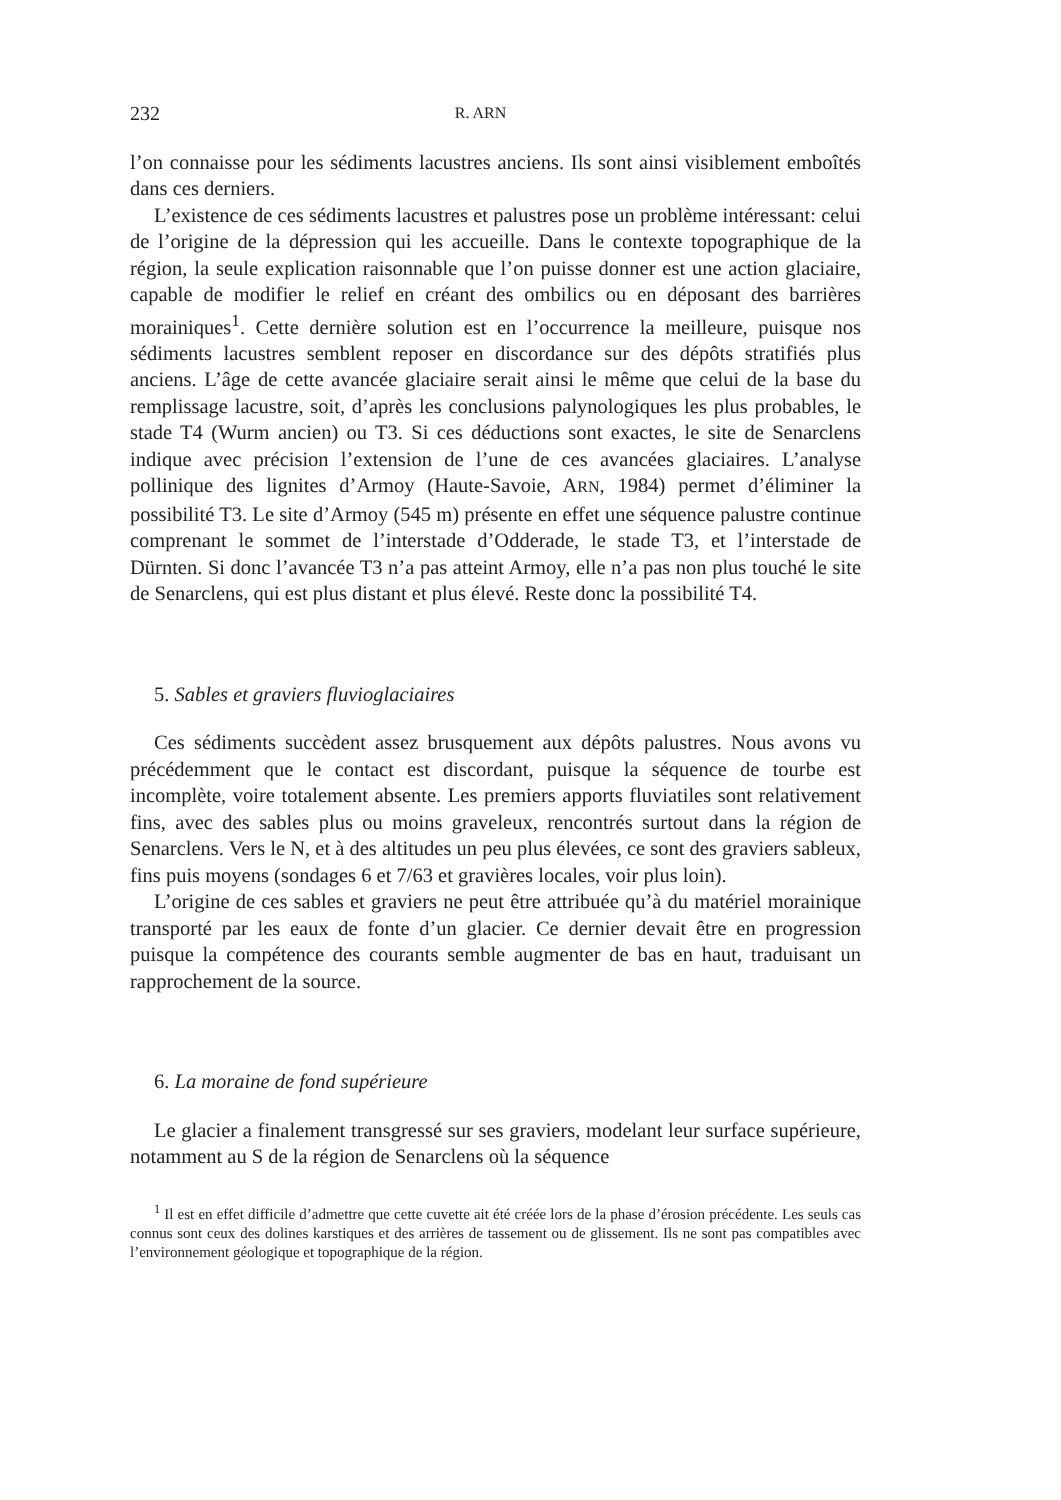232 R. ARN
l’on connaisse pour les sédiments lacustres anciens. Ils sont ainsi visiblement emboîtés dans ces derniers.
L’existence de ces sédiments lacustres et palustres pose un problème intéressant: celui de l’origine de la dépression qui les accueille. Dans le contexte topographique de la région, la seule explication raisonnable que l’on puisse donner est une action glaciaire, capable de modifier le relief en créant des ombilics ou en déposant des barrières morainiques<sup>1</sup>. Cette dernière solution est en l’occurrence la meilleure, puisque nos sédiments lacustres semblent reposer en discordance sur des dépôts stratifiés plus anciens. L’âge de cette avancée glaciaire serait ainsi le même que celui de la base du remplissage lacustre, soit, d’après les conclusions palynologiques les plus probables, le stade T4 (Wurm ancien) ou T3. Si ces déductions sont exactes, le site de Senarclens indique avec précision l’extension de l’une de ces avancées glaciaires. L’analyse pollinique des lignites d’Armoy (Haute-Savoie, ARN, 1984) permet d’éliminer la possibilité T3. Le site d’Armoy (545 m) présente en effet une séquence palustre continue comprenant le sommet de l’interstade d’Odderade, le stade T3, et l’interstade de Dürnten. Si donc l’avancée T3 n’a pas atteint Armoy, elle n’a pas non plus touché le site de Senarclens, qui est plus distant et plus élevé. Reste donc la possibilité T4.
5. Sables et graviers fluvioglaciaires
Ces sédiments succèdent assez brusquement aux dépôts palustres. Nous avons vu précédemment que le contact est discordant, puisque la séquence de tourbe est incomplète, voire totalement absente. Les premiers apports fluviatiles sont relativement fins, avec des sables plus ou moins graveleux, rencontrés surtout dans la région de Senarclens. Vers le N, et à des altitudes un peu plus élevées, ce sont des graviers sableux, fins puis moyens (sondages 6 et 7/63 et gravières locales, voir plus loin).
L’origine de ces sables et graviers ne peut être attribuée qu’à du matériel morainique transporté par les eaux de fonte d’un glacier. Ce dernier devait être en progression puisque la compétence des courants semble augmenter de bas en haut, traduisant un rapprochement de la source.
6. La moraine de fond supérieure
Le glacier a finalement transgressé sur ses graviers, modelant leur surface supérieure, notamment au S de la région de Senarclens où la séquence
<sup>1</sup> Il est en effet difficile d’admettre que cette cuvette ait été créée lors de la phase d’érosion précédente. Les seuls cas connus sont ceux des dolines karstiques et des arrières de tassement ou de glissement. Ils ne sont pas compatibles avec l’environnement géologique et topographique de la région.